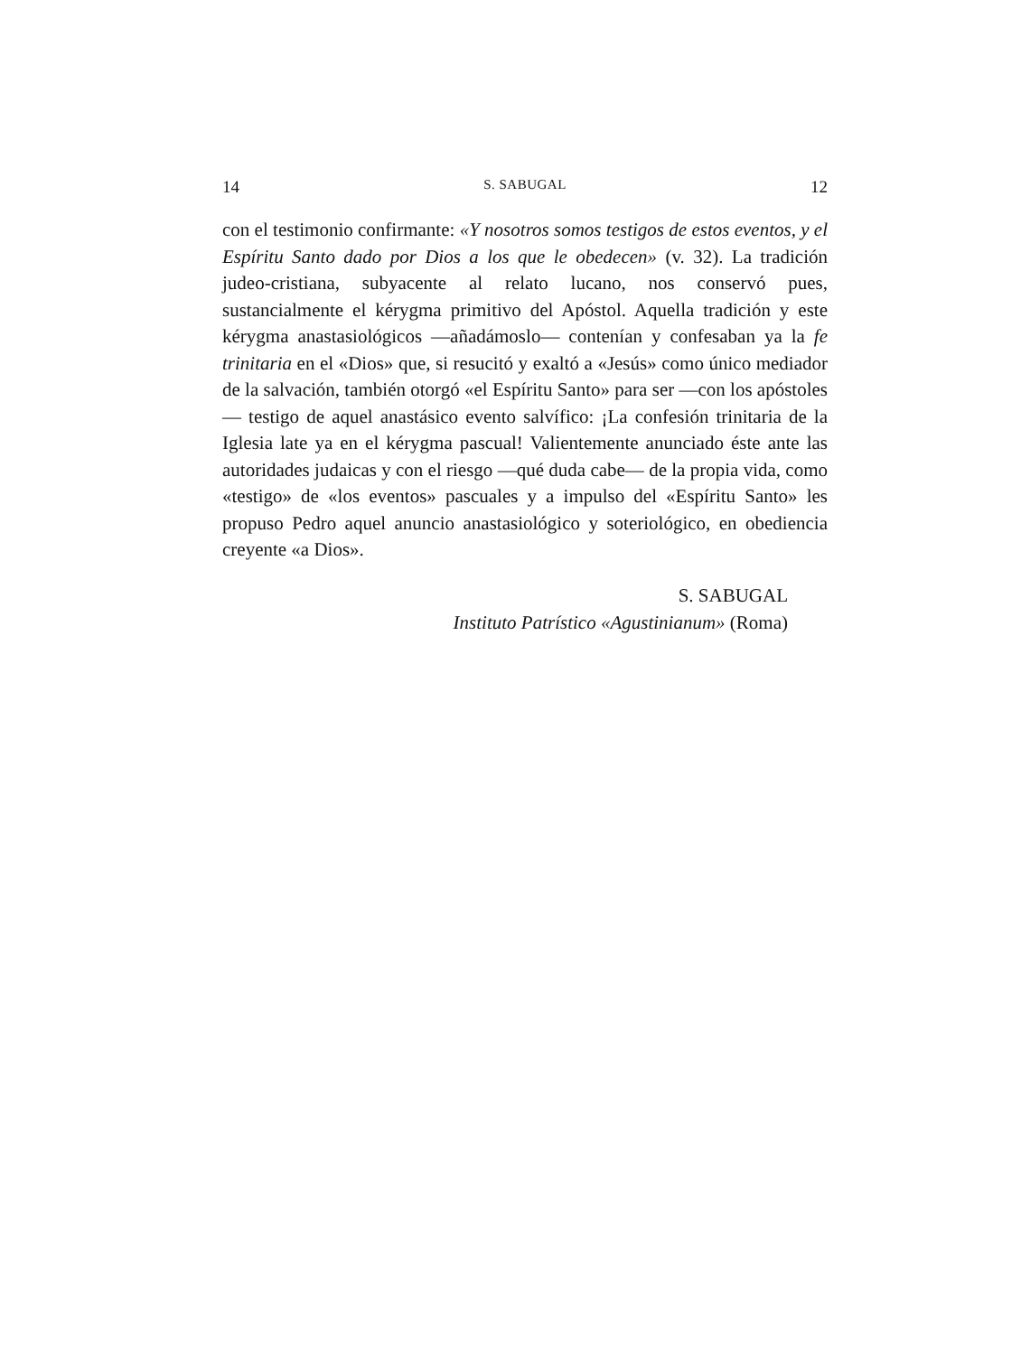14 S. SABUGAL 12
con el testimonio confirmante: «Y nosotros somos testigos de estos eventos, y el Espíritu Santo dado por Dios a los que le obedecen» (v. 32). La tradición judeo-cristiana, subyacente al relato lucano, nos conservó pues, sustancialmente el kérygma primitivo del Apóstol. Aquella tradición y este kérygma anastasiológicos —añadámoslo— contenían y confesaban ya la fe trinitaria en el «Dios» que, si resucitó y exaltó a «Jesús» como único mediador de la salvación, también otorgó «el Espíritu Santo» para ser —con los apóstoles— testigo de aquel anastásico evento salvífico: ¡La confesión trinitaria de la Iglesia late ya en el kérygma pascual! Valientemente anunciado éste ante las autoridades judaicas y con el riesgo —qué duda cabe— de la propia vida, como «testigo» de «los eventos» pascuales y a impulso del «Espíritu Santo» les propuso Pedro aquel anuncio anastasiológico y soteriológico, en obediencia creyente «a Dios».
S. SABUGAL
Instituto Patrístico «Agustinianum» (Roma)